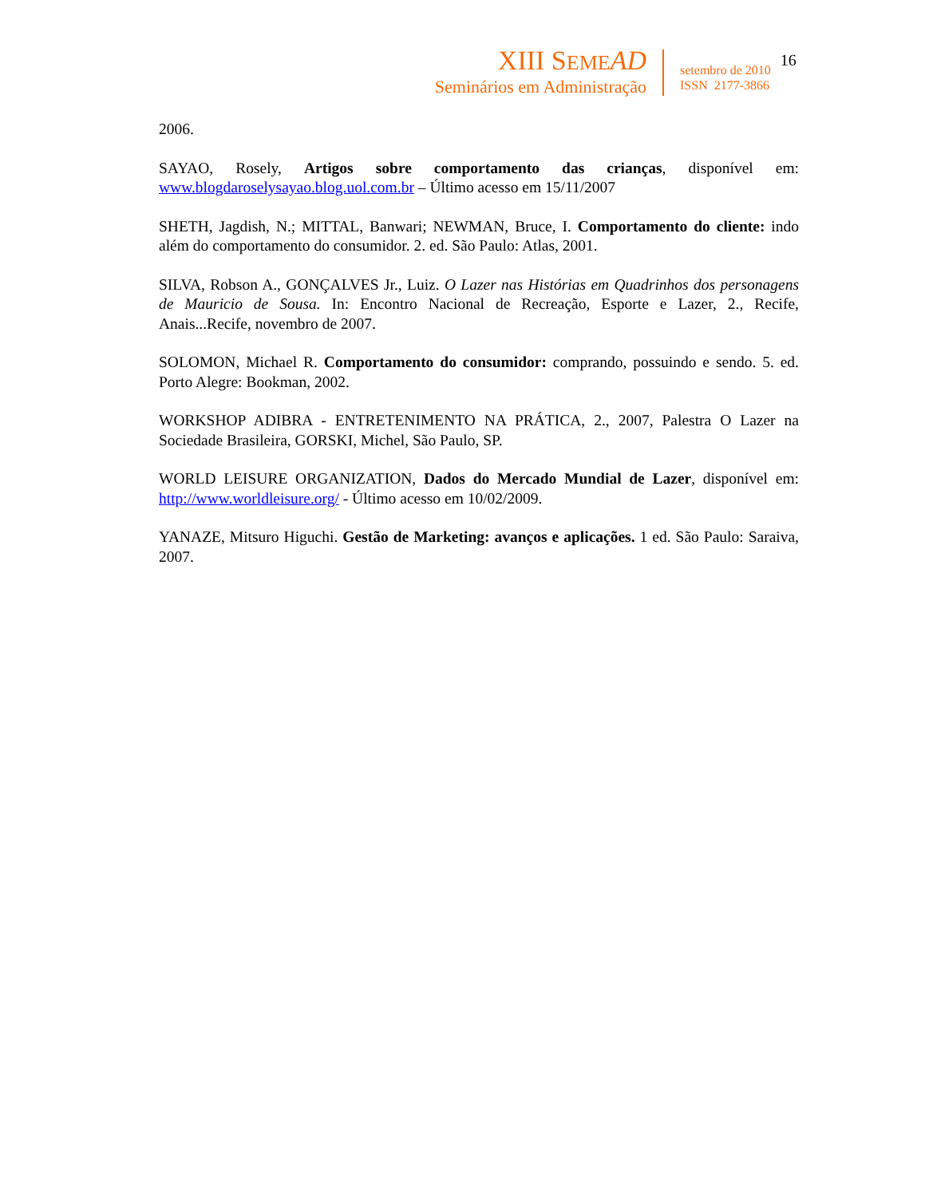XIII SEME AD
Seminários em Administração
setembro de 2010
ISSN 2177-3866
16
2006.
SAYAO, Rosely, Artigos sobre comportamento das crianças, disponível em: www.blogdaroselysayao.blog.uol.com.br – Último acesso em 15/11/2007
SHETH, Jagdish, N.; MITTAL, Banwari; NEWMAN, Bruce, I. Comportamento do cliente: indo além do comportamento do consumidor. 2. ed. São Paulo: Atlas, 2001.
SILVA, Robson A., GONÇALVES Jr., Luiz. O Lazer nas Histórias em Quadrinhos dos personagens de Mauricio de Sousa. In: Encontro Nacional de Recreação, Esporte e Lazer, 2., Recife, Anais...Recife, novembro de 2007.
SOLOMON, Michael R. Comportamento do consumidor: comprando, possuindo e sendo. 5. ed. Porto Alegre: Bookman, 2002.
WORKSHOP ADIBRA - ENTRETENIMENTO NA PRÁTICA, 2., 2007, Palestra O Lazer na Sociedade Brasileira, GORSKI, Michel, São Paulo, SP.
WORLD LEISURE ORGANIZATION, Dados do Mercado Mundial de Lazer, disponível em: http://www.worldleisure.org/ - Último acesso em 10/02/2009.
YANAZE, Mitsuro Higuchi. Gestão de Marketing: avanços e aplicações. 1 ed. São Paulo: Saraiva, 2007.